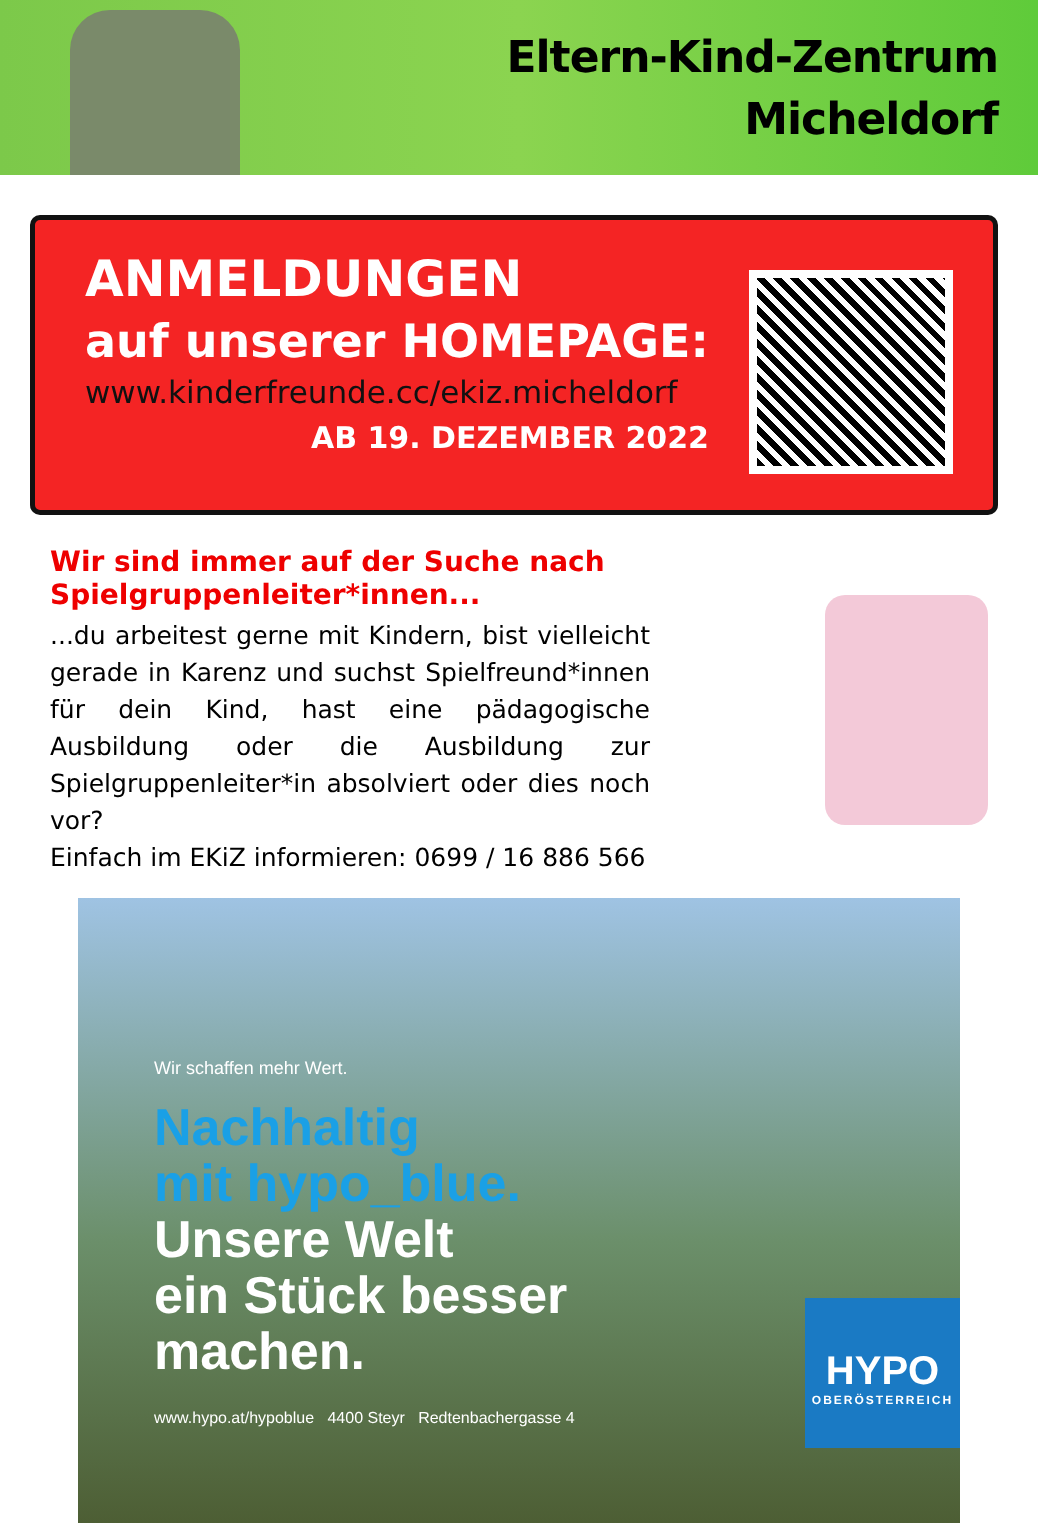Eltern-Kind-Zentrum
Micheldorf
ANMELDUNGEN
auf unserer HOMEPAGE:
www.kinderfreunde.cc/ekiz.micheldorf
AB 19. DEZEMBER 2022
Wir sind immer auf der Suche nach Spielgruppenleiter*innen...
...du arbeitest gerne mit Kindern, bist vielleicht gerade in Karenz und suchst Spielfreund*innen für dein Kind, hast eine pädagogische Ausbildung oder die Ausbildung zur Spielgruppenleiter*in absolviert oder dies noch vor?
Einfach im EKiZ informieren: 0699 / 16 886 566
Wir schaffen mehr Wert.
Nachhaltig
mit hypo_blue.
Unsere Welt
ein Stück besser
machen.
www.hypo.at/hypoblue 4400 Steyr Redtenbachergasse 4
HYPO
OBERÖSTERREICH